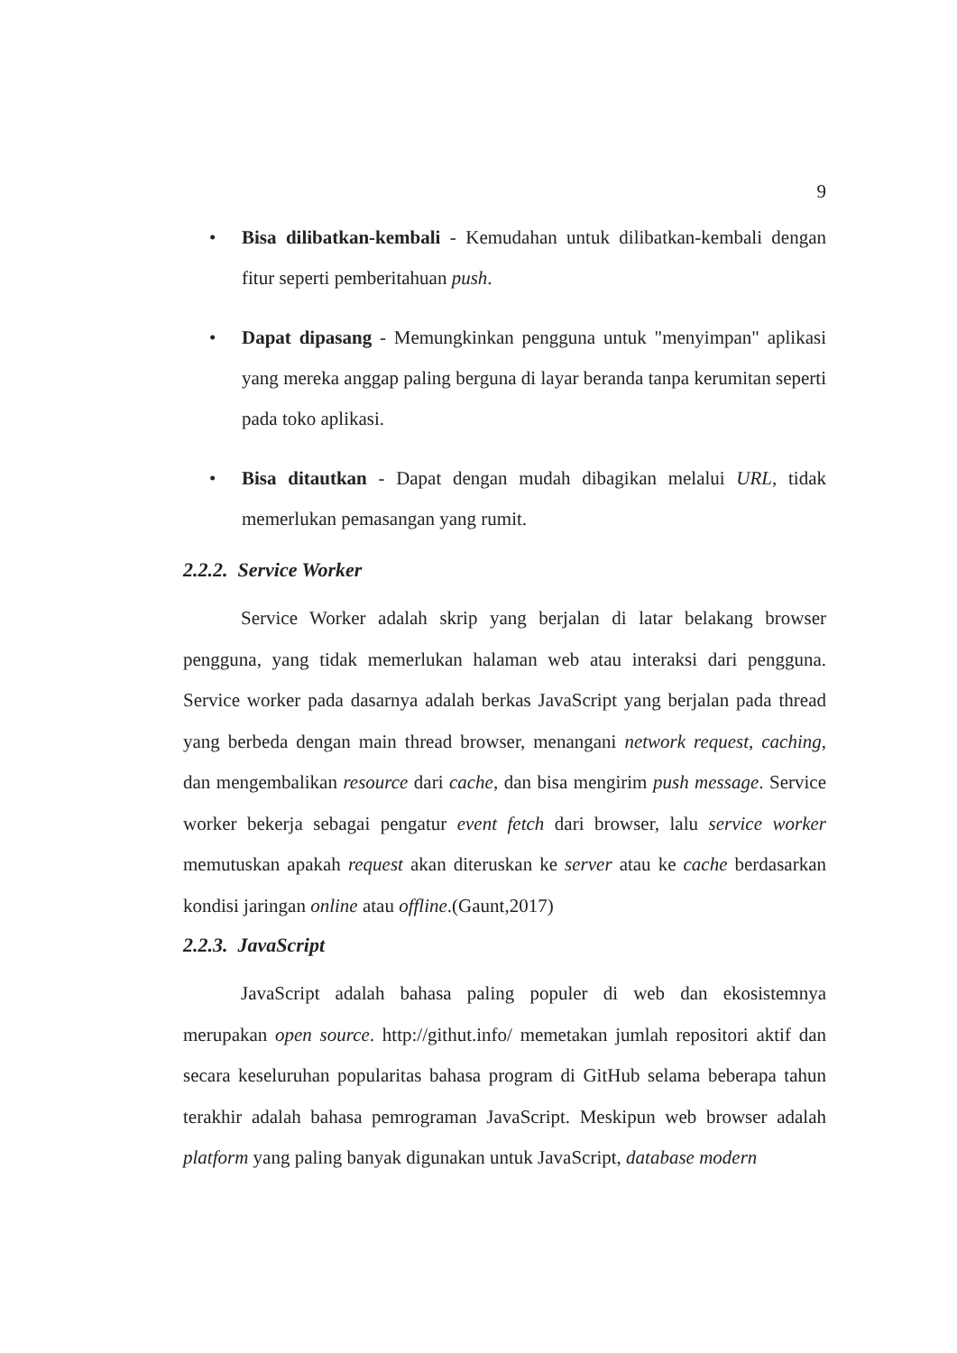9
• Bisa dilibatkan-kembali - Kemudahan untuk dilibatkan-kembali dengan fitur seperti pemberitahuan push.
• Dapat dipasang - Memungkinkan pengguna untuk "menyimpan" aplikasi yang mereka anggap paling berguna di layar beranda tanpa kerumitan seperti pada toko aplikasi.
• Bisa ditautkan - Dapat dengan mudah dibagikan melalui URL, tidak memerlukan pemasangan yang rumit.
2.2.2. Service Worker
Service Worker adalah skrip yang berjalan di latar belakang browser pengguna, yang tidak memerlukan halaman web atau interaksi dari pengguna. Service worker pada dasarnya adalah berkas JavaScript yang berjalan pada thread yang berbeda dengan main thread browser, menangani network request, caching, dan mengembalikan resource dari cache, dan bisa mengirim push message. Service worker bekerja sebagai pengatur event fetch dari browser, lalu service worker memutuskan apakah request akan diteruskan ke server atau ke cache berdasarkan kondisi jaringan online atau offline.(Gaunt,2017)
2.2.3. JavaScript
JavaScript adalah bahasa paling populer di web dan ekosistemnya merupakan open source. http://githut.info/ memetakan jumlah repositori aktif dan secara keseluruhan popularitas bahasa program di GitHub selama beberapa tahun terakhir adalah bahasa pemrograman JavaScript. Meskipun web browser adalah platform yang paling banyak digunakan untuk JavaScript, database modern